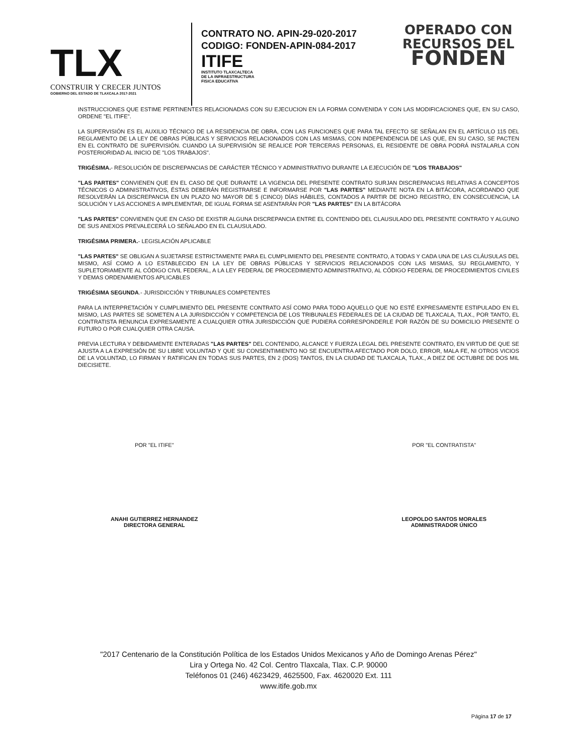TLX
CONSTRUIR Y CRECER JUNTOS
GOBIERNO DEL ESTADO DE TLAXCALA 2017-2021
CONTRATO NO. APIN-29-020-2017
CODIGO: FONDEN-APIN-084-2017
ITIFE
INSTITUTO TLAXCALTECA
DE LA INFRAESTRUCTURA
FISICA EDUCATIVA
OPERADO CON
RECURSOS DEL
FONDEN
INSTRUCCIONES QUE ESTIME PERTINENTES RELACIONADAS CON SU EJECUCION EN LA FORMA CONVENIDA Y CON LAS MODIFICACIONES QUE, EN SU CASO, ORDENE "EL ITIFE".
LA SUPERVISIÓN ES EL AUXILIO TÉCNICO DE LA RESIDENCIA DE OBRA, CON LAS FUNCIONES QUE PARA TAL EFECTO SE SEÑALAN EN EL ARTÍCULO 115 DEL REGLAMENTO DE LA LEY DE OBRAS PÚBLICAS Y SERVICIOS RELACIONADOS CON LAS MISMAS, CON INDEPENDENCIA DE LAS QUE, EN SU CASO, SE PACTEN EN EL CONTRATO DE SUPERVISIÓN. CUANDO LA SUPERVISIÓN SE REALICE POR TERCERAS PERSONAS, EL RESIDENTE DE OBRA PODRÁ INSTALARLA CON POSTERIORIDAD AL INICIO DE "LOS TRABAJOS".
TRIGÉSIMA.- RESOLUCIÓN DE DISCREPANCIAS DE CARÁCTER TÉCNICO Y ADMINISTRATIVO DURANTE LA EJECUCIÓN DE "LOS TRABAJOS"
"LAS PARTES" CONVIENEN QUE EN EL CASO DE QUE DURANTE LA VIGENCIA DEL PRESENTE CONTRATO SURJAN DISCREPANCIAS RELATIVAS A CONCEPTOS TÉCNICOS O ADMINISTRATIVOS, ÉSTAS DEBERÁN REGISTRARSE E INFORMARSE POR "LAS PARTES" MEDIANTE NOTA EN LA BITÁCORA, ACORDANDO QUE RESOLVERÁN LA DISCREPANCIA EN UN PLAZO NO MAYOR DE 5 (CINCO) DÍAS HÁBILES, CONTADOS A PARTIR DE DICHO REGISTRO, EN CONSECUENCIA, LA SOLUCIÓN Y LAS ACCIONES A IMPLEMENTAR, DE IGUAL FORMA SE ASENTARÁN POR "LAS PARTES" EN LA BITÁCORA
"LAS PARTES" CONVIENEN QUE EN CASO DE EXISTIR ALGUNA DISCREPANCIA ENTRE EL CONTENIDO DEL CLAUSULADO DEL PRESENTE CONTRATO Y ALGUNO DE SUS ANEXOS PREVALECERÁ LO SEÑALADO EN EL CLAUSULADO.
TRIGÉSIMA PRIMERA.- LEGISLACIÓN APLICABLE
"LAS PARTES" SE OBLIGAN A SUJETARSE ESTRICTAMENTE PARA EL CUMPLIMIENTO DEL PRESENTE CONTRATO, A TODAS Y CADA UNA DE LAS CLÁUSULAS DEL MISMO, ASÍ COMO A LO ESTABLECIDO EN LA LEY DE OBRAS PÚBLICAS Y SERVICIOS RELACIONADOS CON LAS MISMAS, SU REGLAMENTO, Y SUPLETORIAMENTE AL CÓDIGO CIVIL FEDERAL, A LA LEY FEDERAL DE PROCEDIMIENTO ADMINISTRATIVO, AL CÓDIGO FEDERAL DE PROCEDIMIENTOS CIVILES Y DEMAS ORDENAMIENTOS APLICABLES
TRIGÉSIMA SEGUNDA.- JURISDICCIÓN Y TRIBUNALES COMPETENTES
PARA LA INTERPRETACIÓN Y CUMPLIMIENTO DEL PRESENTE CONTRATO ASÍ COMO PARA TODO AQUELLO QUE NO ESTÉ EXPRESAMENTE ESTIPULADO EN EL MISMO, LAS PARTES SE SOMETEN A LA JURISDICCIÓN Y COMPETENCIA DE LOS TRIBUNALES FEDERALES DE LA CIUDAD DE TLAXCALA, TLAX., POR TANTO, EL CONTRATISTA RENUNCIA EXPRESAMENTE A CUALQUIER OTRA JURISDICCIÓN QUE PUDIERA CORRESPONDERLE POR RAZÓN DE SU DOMICILIO PRESENTE O FUTURO O POR CUALQUIER OTRA CAUSA.
PREVIA LECTURA Y DEBIDAMENTE ENTERADAS "LAS PARTES" DEL CONTENIDO, ALCANCE Y FUERZA LEGAL DEL PRESENTE CONTRATO, EN VIRTUD DE QUE SE AJUSTA A LA EXPRESIÓN DE SU LIBRE VOLUNTAD Y QUE SU CONSENTIMIENTO NO SE ENCUENTRA AFECTADO POR DOLO, ERROR, MALA FE, NI OTROS VICIOS DE LA VOLUNTAD, LO FIRMAN Y RATIFICAN EN TODAS SUS PARTES, EN 2 (DOS) TANTOS, EN LA CIUDAD DE TLAXCALA, TLAX., A DIEZ DE OCTUBRE DE DOS MIL DIECISIETE.
POR "EL ITIFE"
ANAHI GUTIERREZ HERNANDEZ
DIRECTORA GENERAL
POR "EL CONTRATISTA"
LEOPOLDO SANTOS MORALES
ADMINISTRADOR ÚNICO
"2017 Centenario de la Constitución Política de los Estados Unidos Mexicanos y Año de Domingo Arenas Pérez"
Lira y Ortega No. 42 Col. Centro Tlaxcala, Tlax. C.P. 90000
Teléfonos 01 (246) 4623429, 4625500, Fax. 4620020 Ext. 111
www.itife.gob.mx
Página 17 de 17